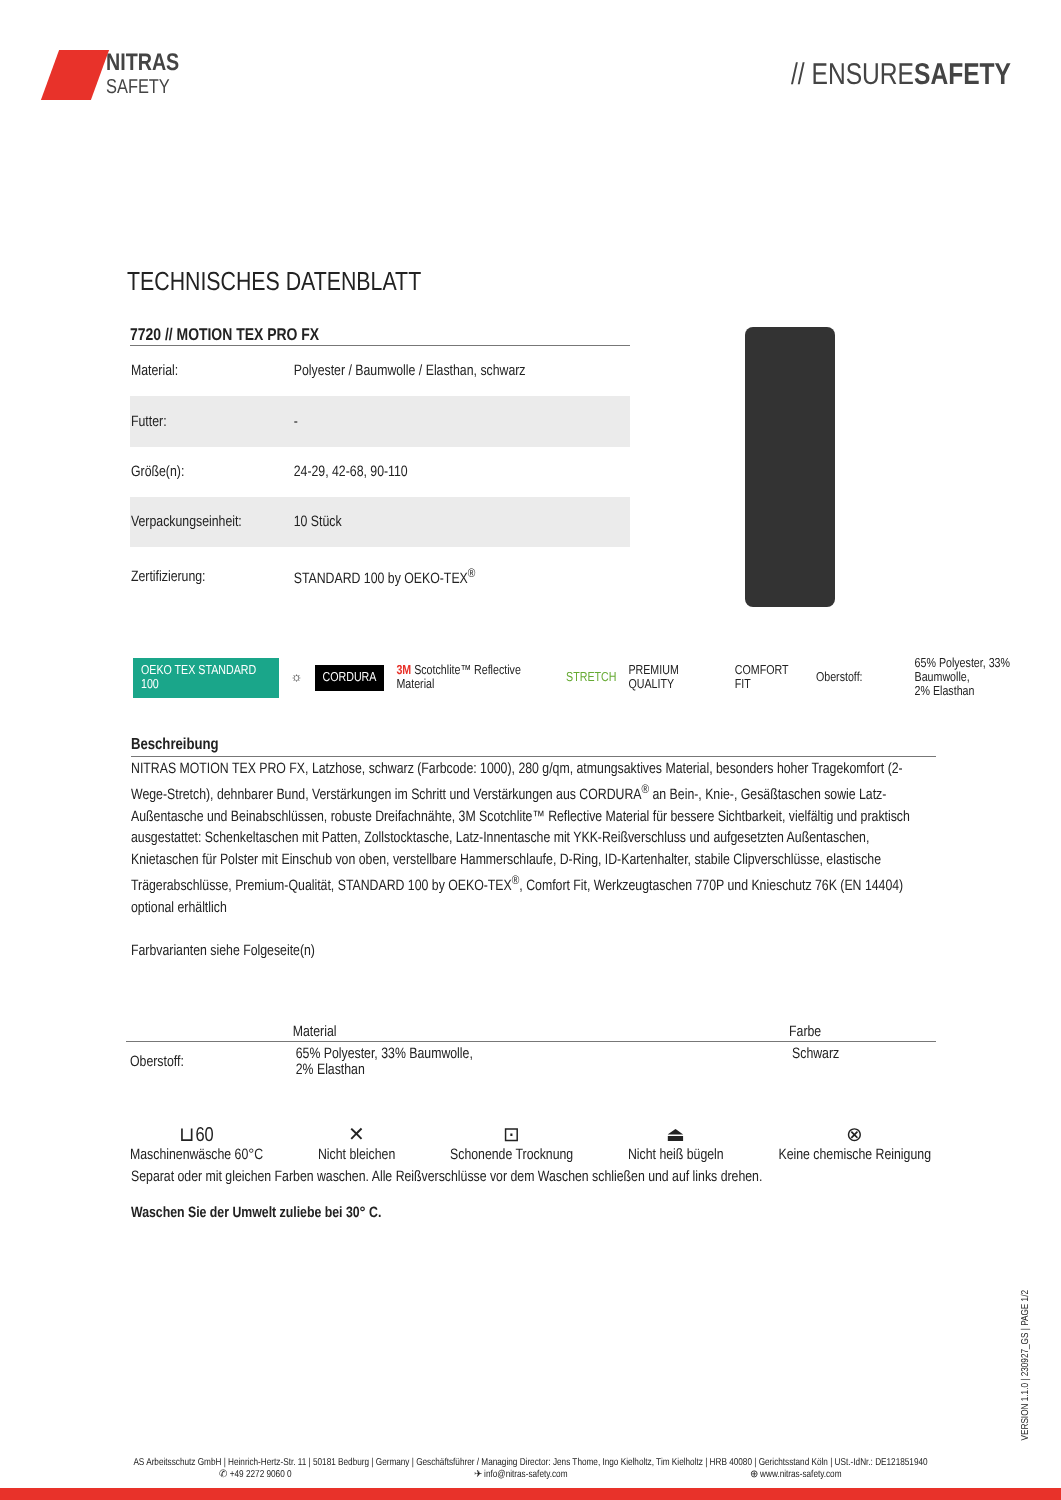NITRAS
SAFETY
// ENSURESAFETY
TECHNISCHES DATENBLATT
7720 // MOTION TEX PRO FX
| Material: | Polyester / Baumwolle / Elasthan, schwarz |
| Futter: | - |
| Größe(n): | 24-29, 42-68, 90-110 |
| Verpackungseinheit: | 10 Stück |
| Zertifizierung: | STANDARD 100 by OEKO-TEX<sup>®</sup> |
OEKO TEX STANDARD 100 ☼ CORDURA 3M Scotchlite™ Reflective Material STRETCH PREMIUM QUALITY COMFORT FIT Oberstoff: 65% Polyester, 33% Baumwolle,
2% Elasthan
Beschreibung
NITRAS MOTION TEX PRO FX, Latzhose, schwarz (Farbcode: 1000), 280 g/qm, atmungsaktives Material, besonders hoher Tragekomfort (2-Wege-Stretch), dehnbarer Bund, Verstärkungen im Schritt und Verstärkungen aus CORDURA<sup>®</sup> an Bein-, Knie-, Gesäßtaschen sowie Latz-Außentasche und Beinabschlüssen, robuste Dreifachnähte, 3M Scotchlite™ Reflective Material für bessere Sichtbarkeit, vielfältig und praktisch ausgestattet: Schenkeltaschen mit Patten, Zollstocktasche, Latz-Innentasche mit YKK-Reißverschluss und aufgesetzten Außentaschen, Knietaschen für Polster mit Einschub von oben, verstellbare Hammerschlaufe, D-Ring, ID-Kartenhalter, stabile Clipverschlüsse, elastische Trägerabschlüsse, Premium-Qualität, STANDARD 100 by OEKO-TEX<sup>®</sup>, Comfort Fit, Werkzeugtaschen 770P und Knieschutz 76K (EN 14404) optional erhältlich
Farbvarianten siehe Folgeseite(n)
| | Material | Farbe |
| --- | --- | --- |
| Oberstoff: | 65% Polyester, 33% Baumwolle, 2% Elasthan | Schwarz |
⊔60
Maschinenwäsche 60°C
✕
Nicht bleichen
⊡
Schonende Trocknung
⏏
Nicht heiß bügeln
⊗
Keine chemische Reinigung
Separat oder mit gleichen Farben waschen. Alle Reißverschlüsse vor dem Waschen schließen und auf links drehen.
Waschen Sie der Umwelt zuliebe bei 30° C.
VERSION 1.1.0 | 230927_GS | PAGE 1/2
AS Arbeitsschutz GmbH | Heinrich-Hertz-Str. 11 | 50181 Bedburg | Germany | Geschäftsführer / Managing Director: Jens Thome, Ingo Kielholtz, Tim Kielholtz | HRB 40080 | Gerichtsstand Köln | USt.-IdNr.: DE121851940
✆ +49 2272 9060 0 ✈ info@nitras-safety.com ⊕ www.nitras-safety.com